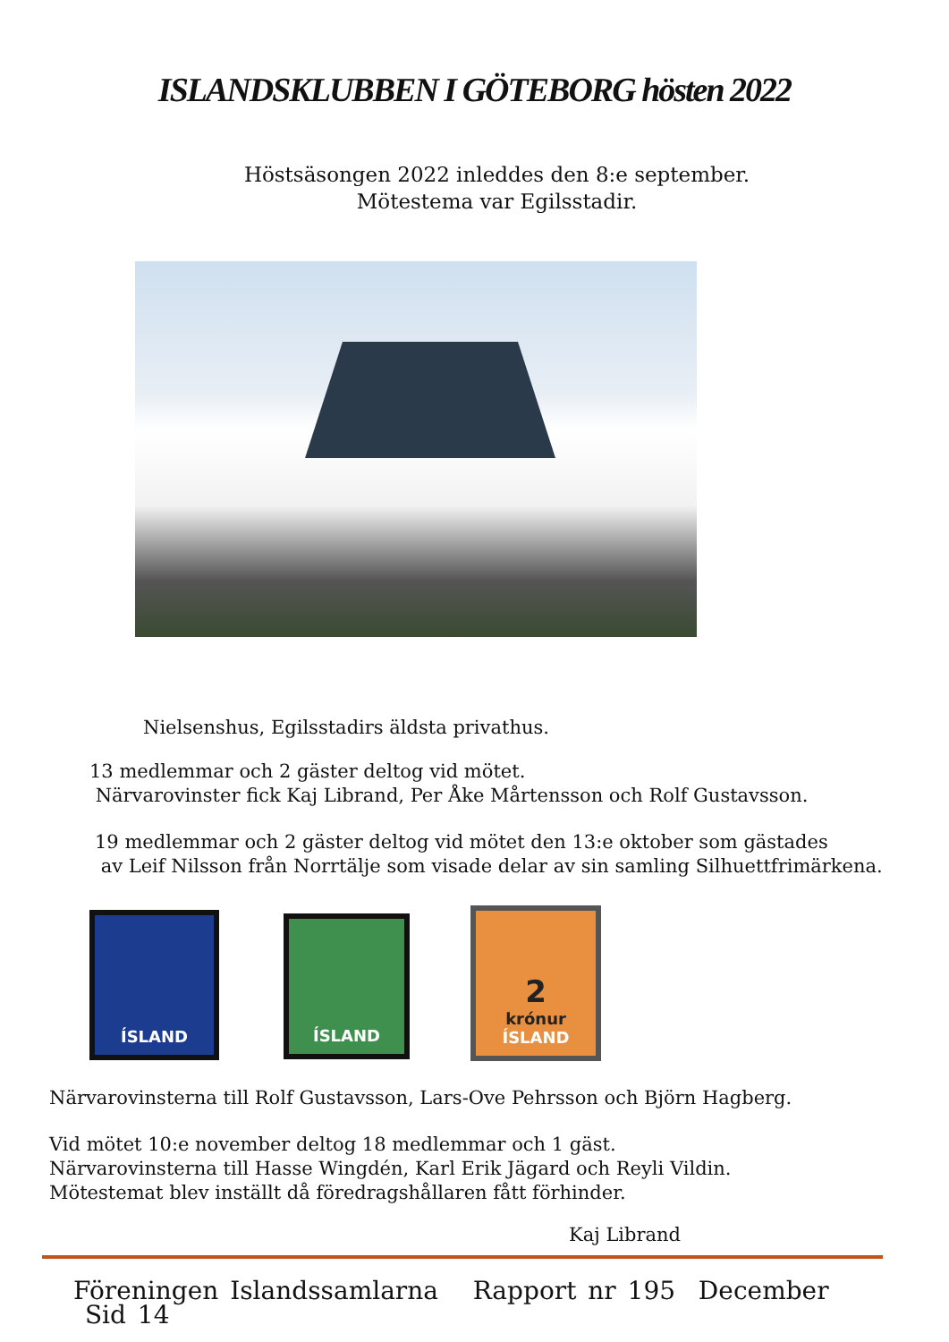ISLANDSKLUBBEN I GÖTEBORG hösten 2022
Höstsäsongen 2022 inleddes den 8:e september.
Mötestema var Egilsstadir.
Nielsenshus, Egilsstadirs äldsta privathus.
13 medlemmar och 2 gäster deltog vid mötet.
Närvarovinster fick Kaj Librand, Per Åke Mårtensson och Rolf Gustavsson.
19 medlemmar och 2 gäster deltog vid mötet den 13:e oktober som gästades
av Leif Nilsson från Norrtälje som visade delar av sin samling Silhuettfrimärkena.
ÍSLAND
ÍSLAND
2
krónur
ÍSLAND
Närvarovinsterna till Rolf Gustavsson, Lars-Ove Pehrsson och Björn Hagberg.
Vid mötet 10:e november deltog 18 medlemmar och 1 gäst.
Närvarovinsterna till Hasse Wingdén, Karl Erik Jägard och Reyli Vildin.
Mötestemat blev inställt då föredragshållaren fått förhinder.
Kaj Librand
Föreningen Islandssamlarna Rapport nr 195 December Sid 14